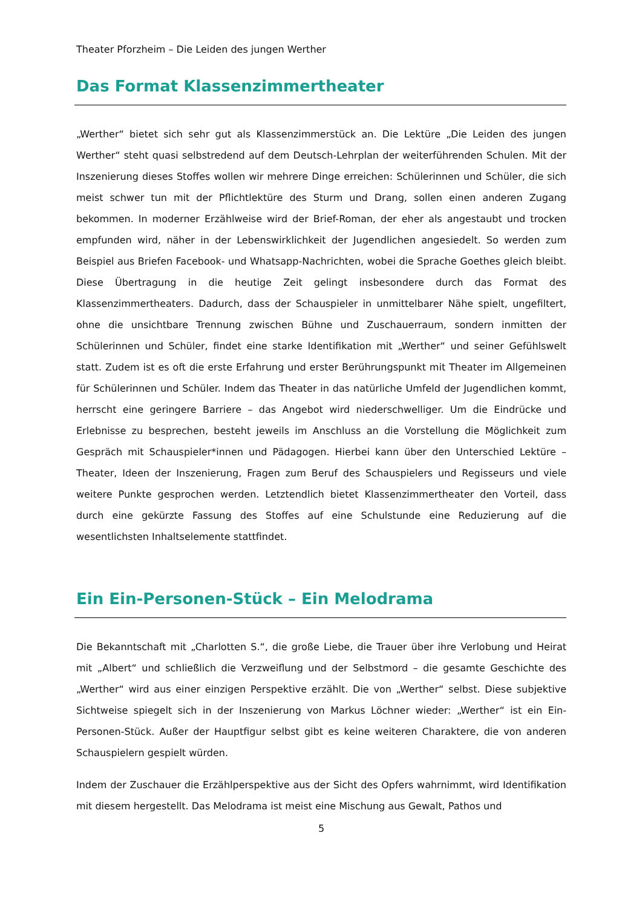Theater Pforzheim – Die Leiden des jungen Werther
Das Format Klassenzimmertheater
„Werther“ bietet sich sehr gut als Klassenzimmerstück an. Die Lektüre „Die Leiden des jungen Werther“ steht quasi selbstredend auf dem Deutsch-Lehrplan der weiterführenden Schulen. Mit der Inszenierung dieses Stoffes wollen wir mehrere Dinge erreichen: Schülerinnen und Schüler, die sich meist schwer tun mit der Pflichtlektüre des Sturm und Drang, sollen einen anderen Zugang bekommen. In moderner Erzählweise wird der Brief-Roman, der eher als angestaubt und trocken empfunden wird, näher in der Lebenswirklichkeit der Jugendlichen angesiedelt. So werden zum Beispiel aus Briefen Facebook- und Whatsapp-Nachrichten, wobei die Sprache Goethes gleich bleibt. Diese Übertragung in die heutige Zeit gelingt insbesondere durch das Format des Klassenzimmertheaters. Dadurch, dass der Schauspieler in unmittelbarer Nähe spielt, ungefiltert, ohne die unsichtbare Trennung zwischen Bühne und Zuschauerraum, sondern inmitten der Schülerinnen und Schüler, findet eine starke Identifikation mit „Werther“ und seiner Gefühlswelt statt. Zudem ist es oft die erste Erfahrung und erster Berührungspunkt mit Theater im Allgemeinen für Schülerinnen und Schüler. Indem das Theater in das natürliche Umfeld der Jugendlichen kommt, herrscht eine geringere Barriere – das Angebot wird niederschwelliger. Um die Eindrücke und Erlebnisse zu besprechen, besteht jeweils im Anschluss an die Vorstellung die Möglichkeit zum Gespräch mit Schauspieler*innen und Pädagogen. Hierbei kann über den Unterschied Lektüre – Theater, Ideen der Inszenierung, Fragen zum Beruf des Schauspielers und Regisseurs und viele weitere Punkte gesprochen werden. Letztendlich bietet Klassenzimmertheater den Vorteil, dass durch eine gekürzte Fassung des Stoffes auf eine Schulstunde eine Reduzierung auf die wesentlichsten Inhaltselemente stattfindet.
Ein Ein-Personen-Stück – Ein Melodrama
Die Bekanntschaft mit „Charlotten S.“, die große Liebe, die Trauer über ihre Verlobung und Heirat mit „Albert“ und schließlich die Verzweiflung und der Selbstmord – die gesamte Geschichte des „Werther“ wird aus einer einzigen Perspektive erzählt. Die von „Werther“ selbst. Diese subjektive Sichtweise spiegelt sich in der Inszenierung von Markus Löchner wieder: „Werther“ ist ein Ein-Personen-Stück. Außer der Hauptfigur selbst gibt es keine weiteren Charaktere, die von anderen Schauspielern gespielt würden.
Indem der Zuschauer die Erzählperspektive aus der Sicht des Opfers wahrnimmt, wird Identifikation mit diesem hergestellt. Das Melodrama ist meist eine Mischung aus Gewalt, Pathos und
5